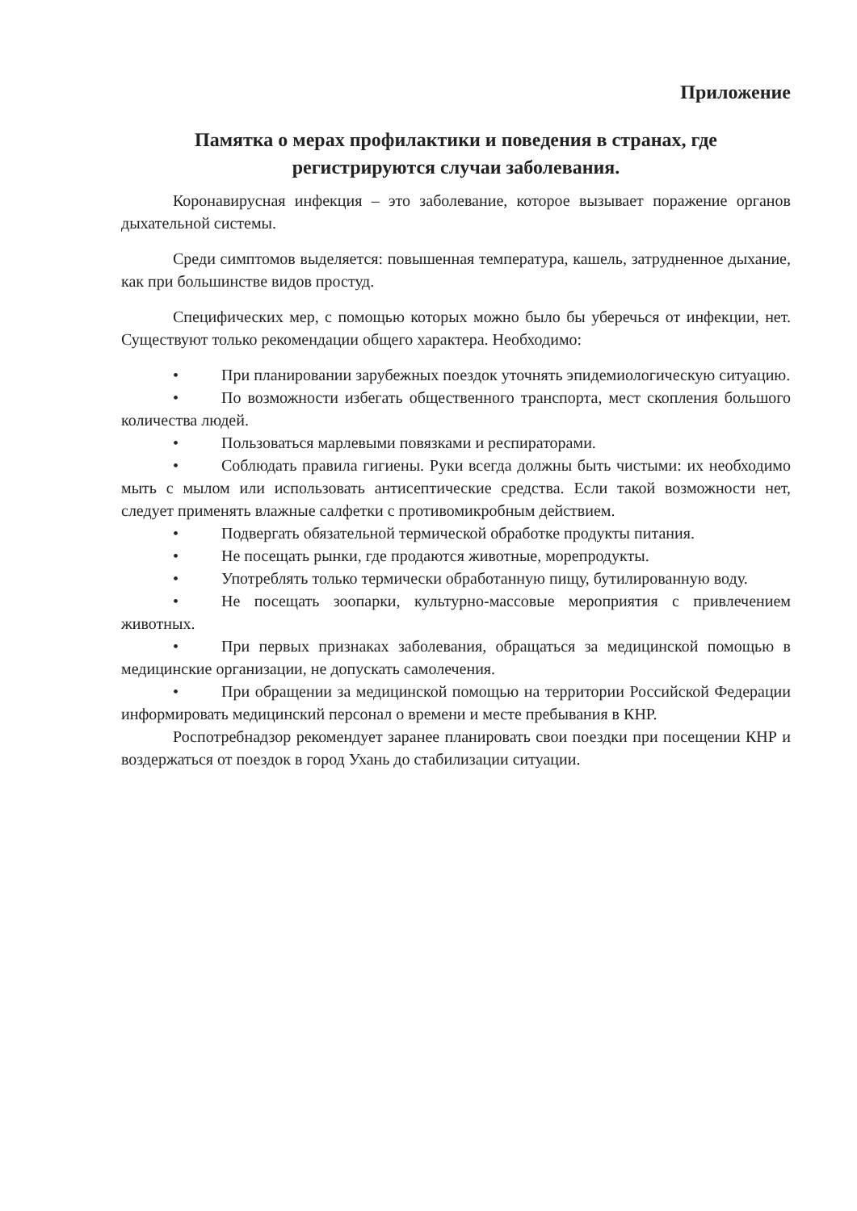Приложение
Памятка о мерах профилактики и поведения в странах, где регистрируются случаи заболевания.
Коронавирусная инфекция – это заболевание, которое вызывает поражение органов дыхательной системы.
Среди симптомов выделяется: повышенная температура, кашель, затрудненное дыхание, как при большинстве видов простуд.
Специфических мер, с помощью которых можно было бы уберечься от инфекции, нет. Существуют только рекомендации общего характера. Необходимо:
• При планировании зарубежных поездок уточнять эпидемиологическую ситуацию.
• По возможности избегать общественного транспорта, мест скопления большого количества людей.
• Пользоваться марлевыми повязками и респираторами.
• Соблюдать правила гигиены. Руки всегда должны быть чистыми: их необходимо мыть с мылом или использовать антисептические средства. Если такой возможности нет, следует применять влажные салфетки с противомикробным действием.
• Подвергать обязательной термической обработке продукты питания.
• Не посещать рынки, где продаются животные, морепродукты.
• Употреблять только термически обработанную пищу, бутилированную воду.
• Не посещать зоопарки, культурно-массовые мероприятия с привлечением животных.
• При первых признаках заболевания, обращаться за медицинской помощью в медицинские организации, не допускать самолечения.
• При обращении за медицинской помощью на территории Российской Федерации информировать медицинский персонал о времени и месте пребывания в КНР.
Роспотребнадзор рекомендует заранее планировать свои поездки при посещении КНР и воздержаться от поездок в город Ухань до стабилизации ситуации.